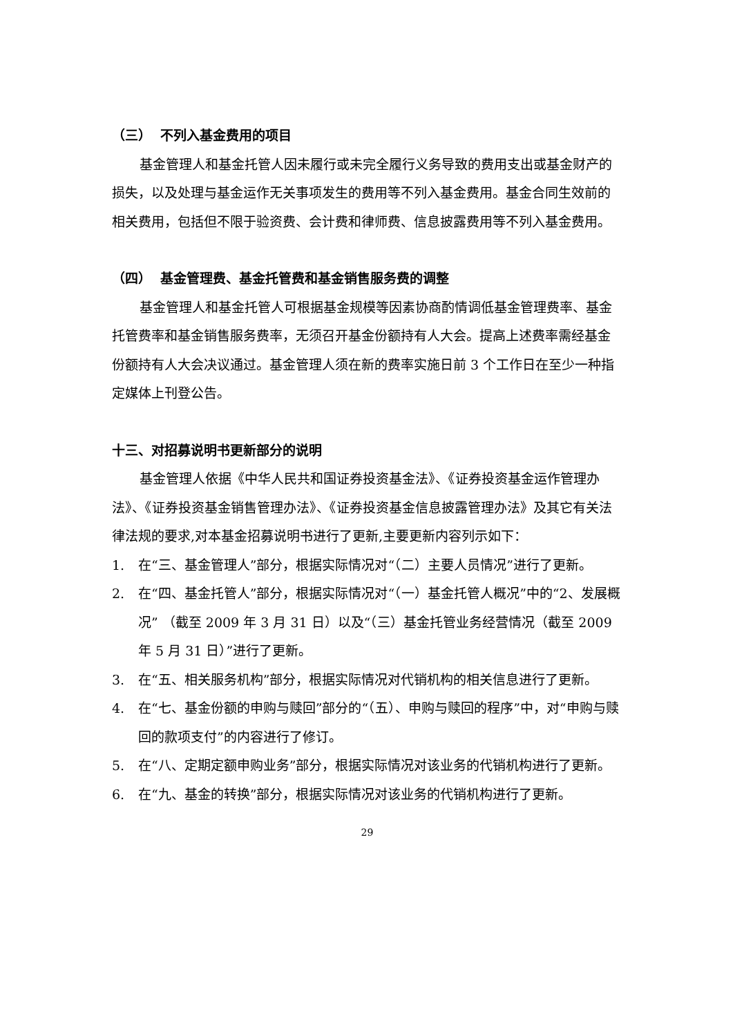（三） 不列入基金费用的项目
基金管理人和基金托管人因未履行或未完全履行义务导致的费用支出或基金财产的损失，以及处理与基金运作无关事项发生的费用等不列入基金费用。基金合同生效前的相关费用，包括但不限于验资费、会计费和律师费、信息披露费用等不列入基金费用。
（四） 基金管理费、基金托管费和基金销售服务费的调整
基金管理人和基金托管人可根据基金规模等因素协商酌情调低基金管理费率、基金托管费率和基金销售服务费率，无须召开基金份额持有人大会。提高上述费率需经基金份额持有人大会决议通过。基金管理人须在新的费率实施日前 3 个工作日在至少一种指定媒体上刊登公告。
十三、对招募说明书更新部分的说明
基金管理人依据《中华人民共和国证券投资基金法》、《证券投资基金运作管理办法》、《证券投资基金销售管理办法》、《证券投资基金信息披露管理办法》及其它有关法律法规的要求,对本基金招募说明书进行了更新,主要更新内容列示如下：
1. 在“三、基金管理人”部分，根据实际情况对“（二）主要人员情况”进行了更新。
2. 在“四、基金托管人”部分，根据实际情况对“（一）基金托管人概况”中的“2、发展概况” （截至 2009 年 3 月 31 日）以及“（三）基金托管业务经营情况（截至 2009 年 5 月 31 日）”进行了更新。
3. 在“五、相关服务机构”部分，根据实际情况对代销机构的相关信息进行了更新。
4. 在“七、基金份额的申购与赎回”部分的“（五）、申购与赎回的程序”中，对“申购与赎回的款项支付”的内容进行了修订。
5. 在“八、定期定额申购业务”部分，根据实际情况对该业务的代销机构进行了更新。
6. 在“九、基金的转换”部分，根据实际情况对该业务的代销机构进行了更新。
29